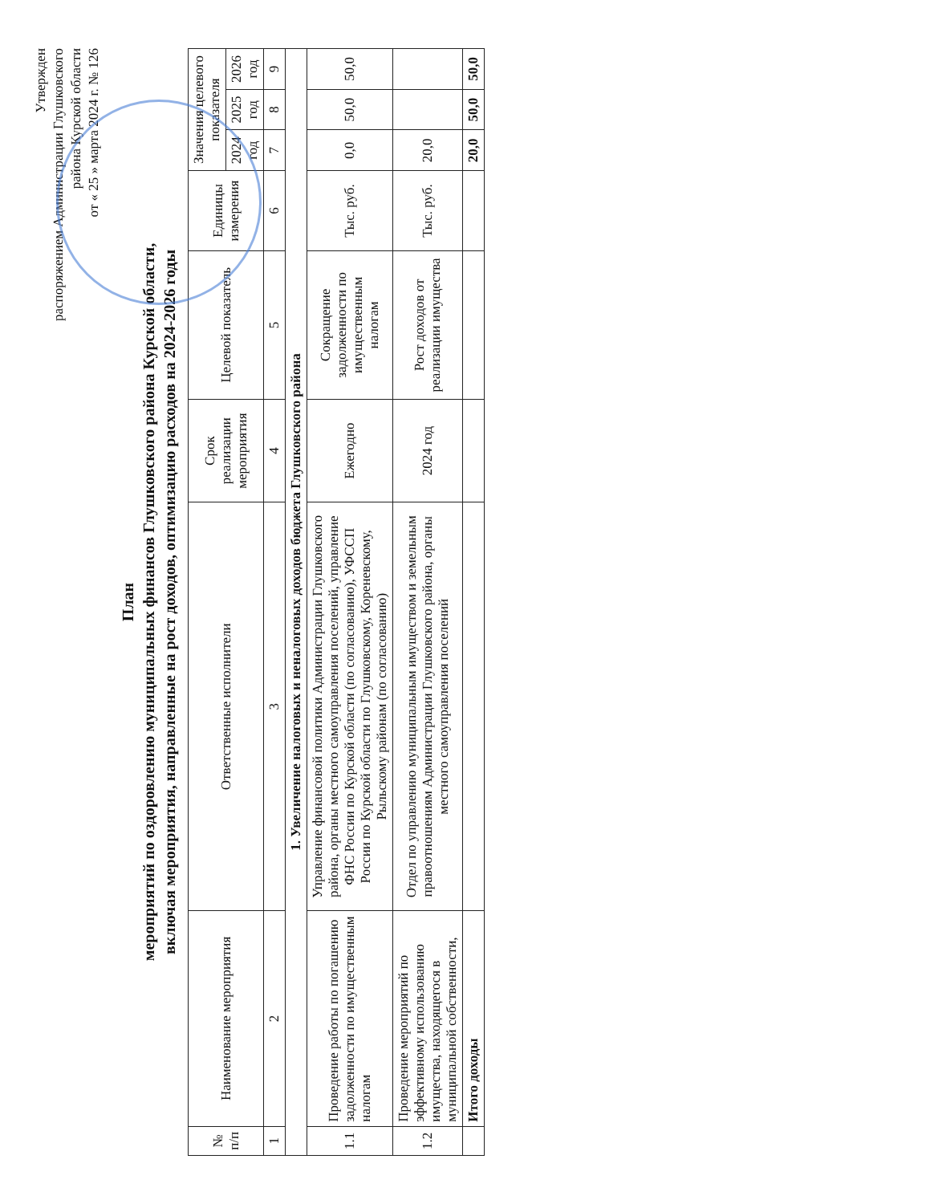Утвержден
распоряжением Администрации Глушковского
района Курской области
от « 25 » марта 2024 г. № 126
План
мероприятий по оздоровлению муниципальных финансов Глушковского района Курской области,
включая мероприятия, направленные на рост доходов, оптимизацию расходов на 2024-2026 годы
| № п/п | Наименование мероприятия | Ответственные исполнители | Срок реализации мероприятия | Целевой показатель | Единицы измерения | Значения целевого показателя | | |
| --- | --- | --- | --- | --- | --- | --- | --- | --- |
| | | | | | | 2024 год | 2025 год | 2026 год |
| 1 | 2 | 3 | 4 | 5 | 6 | 7 | 8 | 9 |
| 1. Увеличение налоговых и неналоговых доходов бюджета Глушковского района | | | | | | | | |
| 1.1 | Проведение работы по погашению задолженности по имущественным налогам | Управление финансовой политики Администрации Глушковского района, органы местного самоуправления поселений, управление ФНС России по Курской области (по согласованию), УФССП России по Курской области по Глушковскому, Кореневскому, Рыльскому районам (по согласованию) | Ежегодно | Сокращение задолженности по имущественным налогам | Тыс. руб. | 0,0 | 50,0 | 50,0 |
| 1.2 | Проведение мероприятий по эффективному использованию имущества, находящегося в муниципальной собственности, | Отдел по управлению муниципальным имуществом и земельным правоотношениям Администрации Глушковского района, органы местного самоуправления поселений | 2024 год | Рост доходов от реализации имущества | Тыс. руб. | 20,0 | | |
| | Итого доходы | | | | | 20,0 | 50,0 | 50,0 |